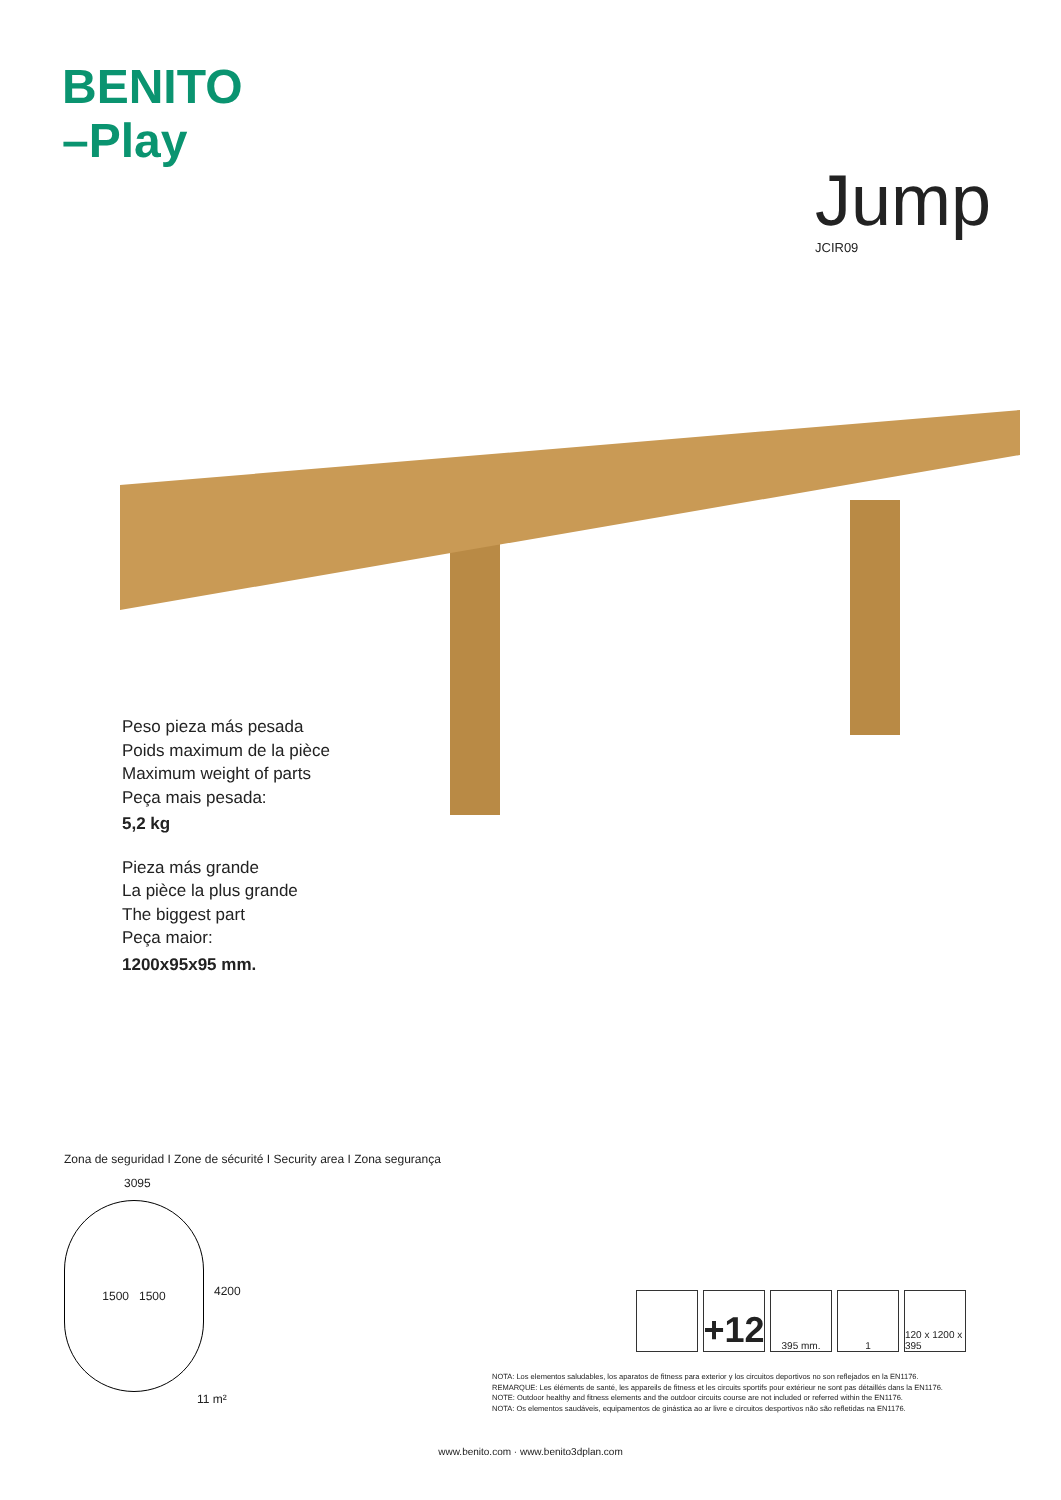BENITO
–Play
Jump
JCIR09
Peso pieza más pesada
Poids maximum de la pièce
Maximum weight of parts
Peça mais pesada:
5,2 kg
Pieza más grande
La pièce la plus grande
The biggest part
Peça maior:
1200x95x95 mm.
Zona de seguridad I Zone de sécurité I Security area I Zona segurança
3095
1500 1500
4200
11 m²
+12
395 mm. 1 120 x 1200 x 395
NOTA: Los elementos saludables, los aparatos de fitness para exterior y los circuitos deportivos no son reflejados en la EN1176.
REMARQUE: Les éléments de santé, les appareils de fitness et les circuits sportifs pour extérieur ne sont pas détaillés dans la EN1176.
NOTE: Outdoor healthy and fitness elements and the outdoor circuits course are not included or referred within the EN1176.
NOTA: Os elementos saudáveis, equipamentos de ginástica ao ar livre e circuitos desportivos não são refletidas na EN1176.
www.benito.com · www.benito3dplan.com